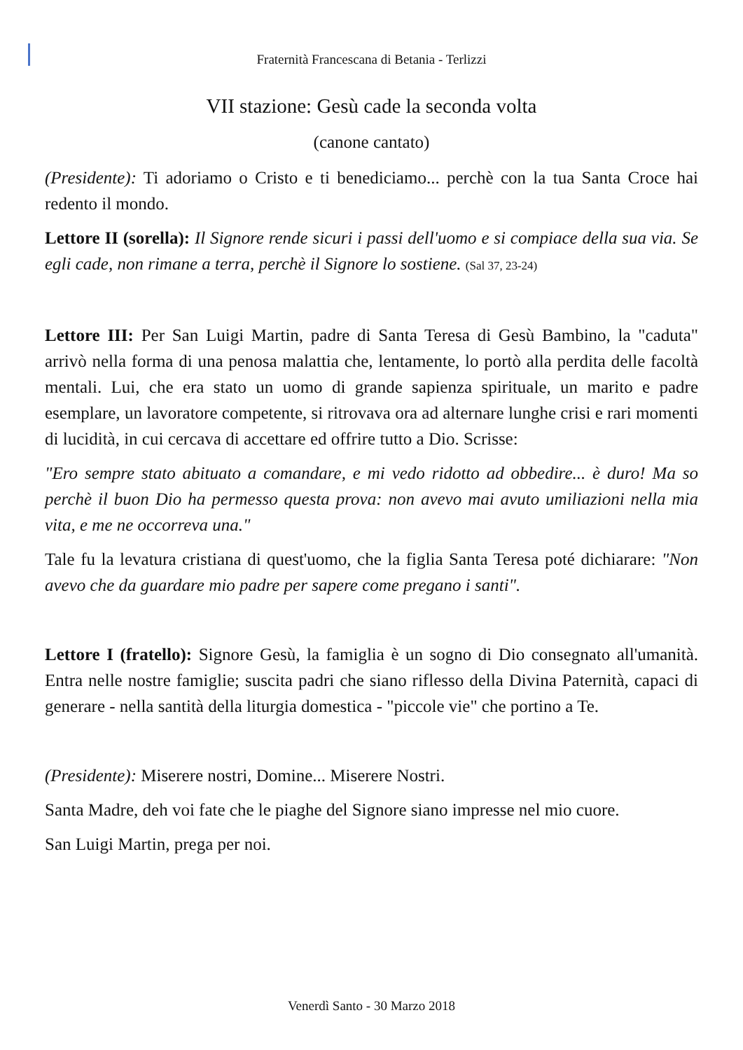Fraternità Francescana di Betania - Terlizzi
VII stazione: Gesù cade la seconda volta
(canone cantato)
(Presidente): Ti adoriamo o Cristo e ti benediciamo... perchè con la tua Santa Croce hai redento il mondo.
Lettore II (sorella): Il Signore rende sicuri i passi dell'uomo e si compiace della sua via. Se egli cade, non rimane a terra, perchè il Signore lo sostiene. (Sal 37, 23-24)
Lettore III: Per San Luigi Martin, padre di Santa Teresa di Gesù Bambino, la "caduta" arrivò nella forma di una penosa malattia che, lentamente, lo portò alla perdita delle facoltà mentali. Lui, che era stato un uomo di grande sapienza spirituale, un marito e padre esemplare, un lavoratore competente, si ritrovava ora ad alternare lunghe crisi e rari momenti di lucidità, in cui cercava di accettare ed offrire tutto a Dio. Scrisse:
"Ero sempre stato abituato a comandare, e mi vedo ridotto ad obbedire... è duro! Ma so perchè il buon Dio ha permesso questa prova: non avevo mai avuto umiliazioni nella mia vita, e me ne occorreva una."
Tale fu la levatura cristiana di quest'uomo, che la figlia Santa Teresa poté dichiarare: "Non avevo che da guardare mio padre per sapere come pregano i santi".
Lettore I (fratello): Signore Gesù, la famiglia è un sogno di Dio consegnato all'umanità. Entra nelle nostre famiglie; suscita padri che siano riflesso della Divina Paternità, capaci di generare - nella santità della liturgia domestica - "piccole vie" che portino a Te.
(Presidente): Miserere nostri, Domine... Miserere Nostri.
Santa Madre, deh voi fate che le piaghe del Signore siano impresse nel mio cuore.
San Luigi Martin, prega per noi.
Venerdì Santo - 30 Marzo 2018